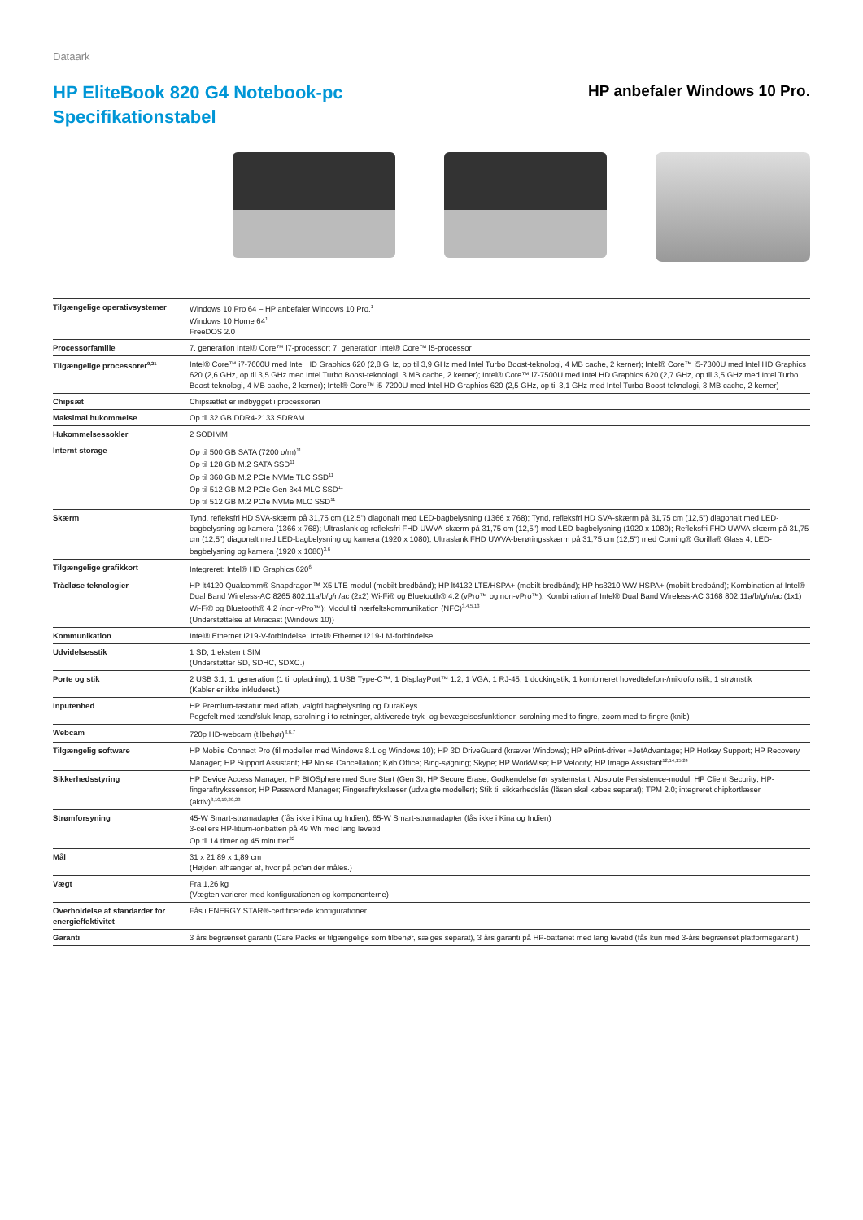Dataark
HP EliteBook 820 G4 Notebook-pc
Specifikationstabel
HP anbefaler Windows 10 Pro.
| Tilgængelige operativsystemer | Windows 10 Pro 64 – HP anbefaler Windows 10 Pro.<sup>1</sup> Windows 10 Home 64<sup>1</sup> FreeDOS 2.0 |
| Processorfamilie | 7. generation Intel® Core™ i7-processor; 7. generation Intel® Core™ i5-processor |
| Tilgængelige processorer<sup>9,21</sup> | Intel® Core™ i7-7600U med Intel HD Graphics 620 (2,8 GHz, op til 3,9 GHz med Intel Turbo Boost-teknologi, 4 MB cache, 2 kerner); Intel® Core™ i5-7300U med Intel HD Graphics 620 (2,6 GHz, op til 3,5 GHz med Intel Turbo Boost-teknologi, 3 MB cache, 2 kerner); Intel® Core™ i7-7500U med Intel HD Graphics 620 (2,7 GHz, op til 3,5 GHz med Intel Turbo Boost-teknologi, 4 MB cache, 2 kerner); Intel® Core™ i5-7200U med Intel HD Graphics 620 (2,5 GHz, op til 3,1 GHz med Intel Turbo Boost-teknologi, 3 MB cache, 2 kerner) |
| Chipsæt | Chipsættet er indbygget i processoren |
| Maksimal hukommelse | Op til 32 GB DDR4-2133 SDRAM |
| Hukommelsessokler | 2 SODIMM |
| Internt storage | Op til 500 GB SATA (7200 o/m)<sup>11</sup> Op til 128 GB M.2 SATA SSD<sup>11</sup> Op til 360 GB M.2 PCIe NVMe TLC SSD<sup>11</sup> Op til 512 GB M.2 PCIe Gen 3x4 MLC SSD<sup>11</sup> Op til 512 GB M.2 PCIe NVMe MLC SSD<sup>11</sup> |
| Skærm | Tynd, refleksfri HD SVA-skærm på 31,75 cm (12,5") diagonalt med LED-bagbelysning (1366 x 768); Tynd, refleksfri HD SVA-skærm på 31,75 cm (12,5") diagonalt med LED-bagbelysning og kamera (1366 x 768); Ultraslank og refleksfri FHD UWVA-skærm på 31,75 cm (12,5") med LED-bagbelysning (1920 x 1080); Refleksfri FHD UWVA-skærm på 31,75 cm (12,5") diagonalt med LED-bagbelysning og kamera (1920 x 1080); Ultraslank FHD UWVA-berøringsskærm på 31,75 cm (12,5") med Corning® Gorilla® Glass 4, LED-bagbelysning og kamera (1920 x 1080)<sup>3,6</sup> |
| Tilgængelige grafikkort | Integreret: Intel® HD Graphics 620<sup>6</sup> |
| Trådløse teknologier | HP lt4120 Qualcomm® Snapdragon™ X5 LTE-modul (mobilt bredbånd); HP lt4132 LTE/HSPA+ (mobilt bredbånd); HP hs3210 WW HSPA+ (mobilt bredbånd); Kombination af Intel® Dual Band Wireless-AC 8265 802.11a/b/g/n/ac (2x2) Wi-Fi® og Bluetooth® 4.2 (vPro™ og non-vPro™); Kombination af Intel® Dual Band Wireless-AC 3168 802.11a/b/g/n/ac (1x1) Wi-Fi® og Bluetooth® 4.2 (non-vPro™); Modul til nærfeltskommunikation (NFC)<sup>3,4,5,13</sup> (Understøttelse af Miracast (Windows 10)) |
| Kommunikation | Intel® Ethernet I219-V-forbindelse; Intel® Ethernet I219-LM-forbindelse |
| Udvidelsesstik | 1 SD; 1 eksternt SIM (Understøtter SD, SDHC, SDXC.) |
| Porte og stik | 2 USB 3.1, 1. generation (1 til opladning); 1 USB Type-C™; 1 DisplayPort™ 1.2; 1 VGA; 1 RJ-45; 1 dockingstik; 1 kombineret hovedtelefon-/mikrofonstik; 1 strømstik (Kabler er ikke inkluderet.) |
| Inputenhed | HP Premium-tastatur med afløb, valgfri bagbelysning og DuraKeys Pegefelt med tænd/sluk-knap, scrolning i to retninger, aktiverede tryk- og bevægelsesfunktioner, scrolning med to fingre, zoom med to fingre (knib) |
| Webcam | 720p HD-webcam (tilbehør)<sup>3,6,7</sup> |
| Tilgængelig software | HP Mobile Connect Pro (til modeller med Windows 8.1 og Windows 10); HP 3D DriveGuard (kræver Windows); HP ePrint-driver +JetAdvantage; HP Hotkey Support; HP Recovery Manager; HP Support Assistant; HP Noise Cancellation; Køb Office; Bing-søgning; Skype; HP WorkWise; HP Velocity; HP Image Assistant<sup>12,14,15,24</sup> |
| Sikkerhedsstyring | HP Device Access Manager; HP BIOSphere med Sure Start (Gen 3); HP Secure Erase; Godkendelse før systemstart; Absolute Persistence-modul; HP Client Security; HP-fingeraftrykssensor; HP Password Manager; Fingeraftrykslæser (udvalgte modeller); Stik til sikkerhedslås (låsen skal købes separat); TPM 2.0; integreret chipkortlæser (aktiv)<sup>8,10,19,20,23</sup> |
| Strømforsyning | 45-W Smart-strømadapter (fås ikke i Kina og Indien); 65-W Smart-strømadapter (fås ikke i Kina og Indien) 3-cellers HP-litium-ionbatteri på 49 Wh med lang levetid Op til 14 timer og 45 minutter<sup>22</sup> |
| Mål | 31 x 21,89 x 1,89 cm (Højden afhænger af, hvor på pc'en der måles.) |
| Vægt | Fra 1,26 kg (Vægten varierer med konfigurationen og komponenterne) |
| Overholdelse af standarder for energieffektivitet | Fås i ENERGY STAR®-certificerede konfigurationer |
| Garanti | 3 års begrænset garanti (Care Packs er tilgængelige som tilbehør, sælges separat), 3 års garanti på HP-batteriet med lang levetid (fås kun med 3-års begrænset platformsgaranti) |